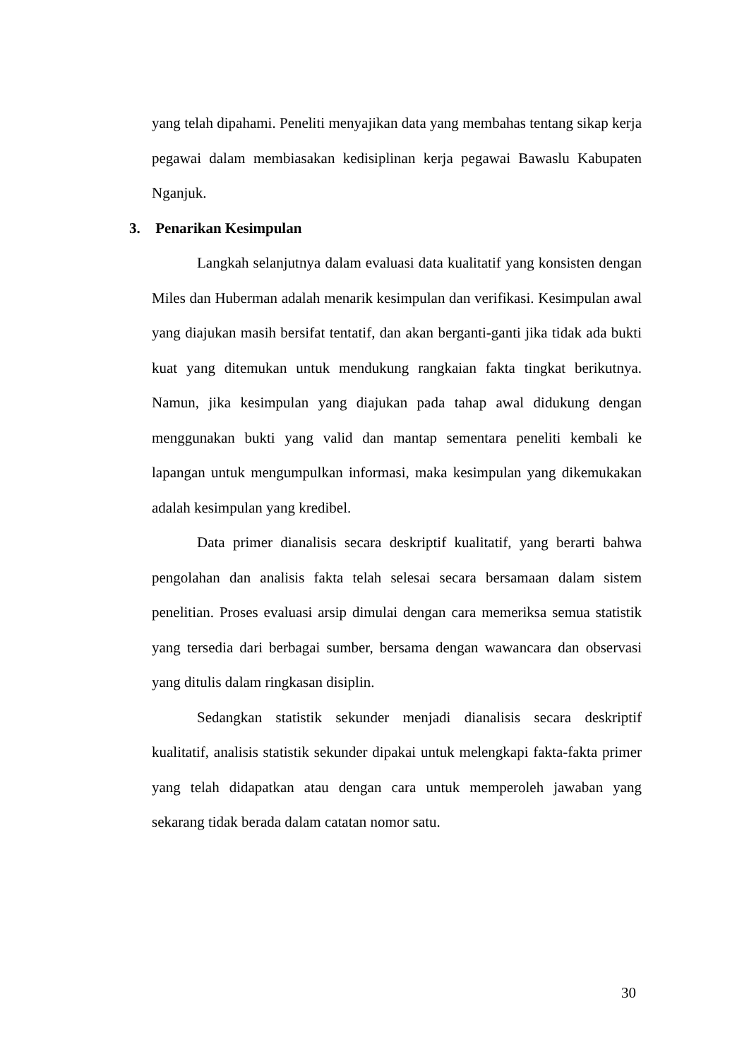yang telah dipahami. Peneliti menyajikan data yang membahas tentang sikap kerja pegawai dalam membiasakan kedisiplinan kerja pegawai Bawaslu Kabupaten Nganjuk.
3. Penarikan Kesimpulan
Langkah selanjutnya dalam evaluasi data kualitatif yang konsisten dengan Miles dan Huberman adalah menarik kesimpulan dan verifikasi. Kesimpulan awal yang diajukan masih bersifat tentatif, dan akan berganti-ganti jika tidak ada bukti kuat yang ditemukan untuk mendukung rangkaian fakta tingkat berikutnya. Namun, jika kesimpulan yang diajukan pada tahap awal didukung dengan menggunakan bukti yang valid dan mantap sementara peneliti kembali ke lapangan untuk mengumpulkan informasi, maka kesimpulan yang dikemukakan adalah kesimpulan yang kredibel.
Data primer dianalisis secara deskriptif kualitatif, yang berarti bahwa pengolahan dan analisis fakta telah selesai secara bersamaan dalam sistem penelitian. Proses evaluasi arsip dimulai dengan cara memeriksa semua statistik yang tersedia dari berbagai sumber, bersama dengan wawancara dan observasi yang ditulis dalam ringkasan disiplin.
Sedangkan statistik sekunder menjadi dianalisis secara deskriptif kualitatif, analisis statistik sekunder dipakai untuk melengkapi fakta-fakta primer yang telah didapatkan atau dengan cara untuk memperoleh jawaban yang sekarang tidak berada dalam catatan nomor satu.
30